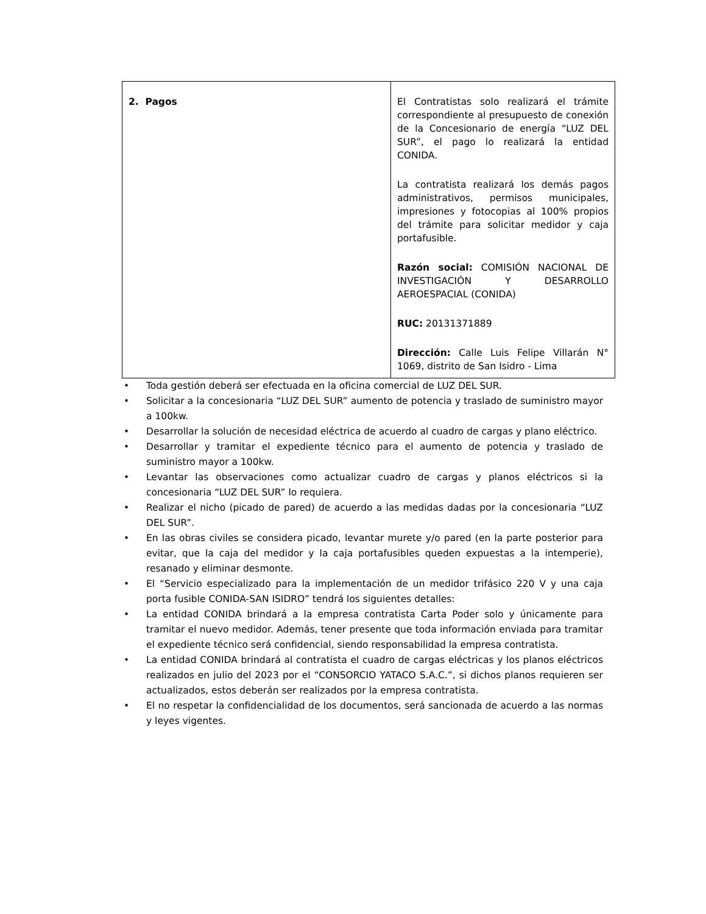| 2. Pagos | El Contratistas solo realizará el trámite correspondiente al presupuesto de conexión de la Concesionario de energía “LUZ DEL SUR”, el pago lo realizará la entidad CONIDA. La contratista realizará los demás pagos administrativos, permisos municipales, impresiones y fotocopias al 100% propios del trámite para solicitar medidor y caja portafusible. Razón social: COMISIÓN NACIONAL DE INVESTIGACIÓN Y DESARROLLO AEROESPACIAL (CONIDA) RUC: 20131371889 Dirección: Calle Luis Felipe Villarán N° 1069, distrito de San Isidro - Lima |
• Toda gestión deberá ser efectuada en la oficina comercial de LUZ DEL SUR.
• Solicitar a la concesionaria “LUZ DEL SUR” aumento de potencia y traslado de suministro mayor a 100kw.
• Desarrollar la solución de necesidad eléctrica de acuerdo al cuadro de cargas y plano eléctrico.
• Desarrollar y tramitar el expediente técnico para el aumento de potencia y traslado de suministro mayor a 100kw.
• Levantar las observaciones como actualizar cuadro de cargas y planos eléctricos si la concesionaria “LUZ DEL SUR” lo requiera.
• Realizar el nicho (picado de pared) de acuerdo a las medidas dadas por la concesionaria “LUZ DEL SUR”.
• En las obras civiles se considera picado, levantar murete y/o pared (en la parte posterior para evitar, que la caja del medidor y la caja portafusibles queden expuestas a la intemperie), resanado y eliminar desmonte.
• El “Servicio especializado para la implementación de un medidor trifásico 220 V y una caja porta fusible CONIDA-SAN ISIDRO” tendrá los siguientes detalles:
• La entidad CONIDA brindará a la empresa contratista Carta Poder solo y únicamente para tramitar el nuevo medidor. Además, tener presente que toda información enviada para tramitar el expediente técnico será confidencial, siendo responsabilidad la empresa contratista.
• La entidad CONIDA brindará al contratista el cuadro de cargas eléctricas y los planos eléctricos realizados en julio del 2023 por el “CONSORCIO YATACO S.A.C.”, si dichos planos requieren ser actualizados, estos deberán ser realizados por la empresa contratista.
• El no respetar la confidencialidad de los documentos, será sancionada de acuerdo a las normas y leyes vigentes.